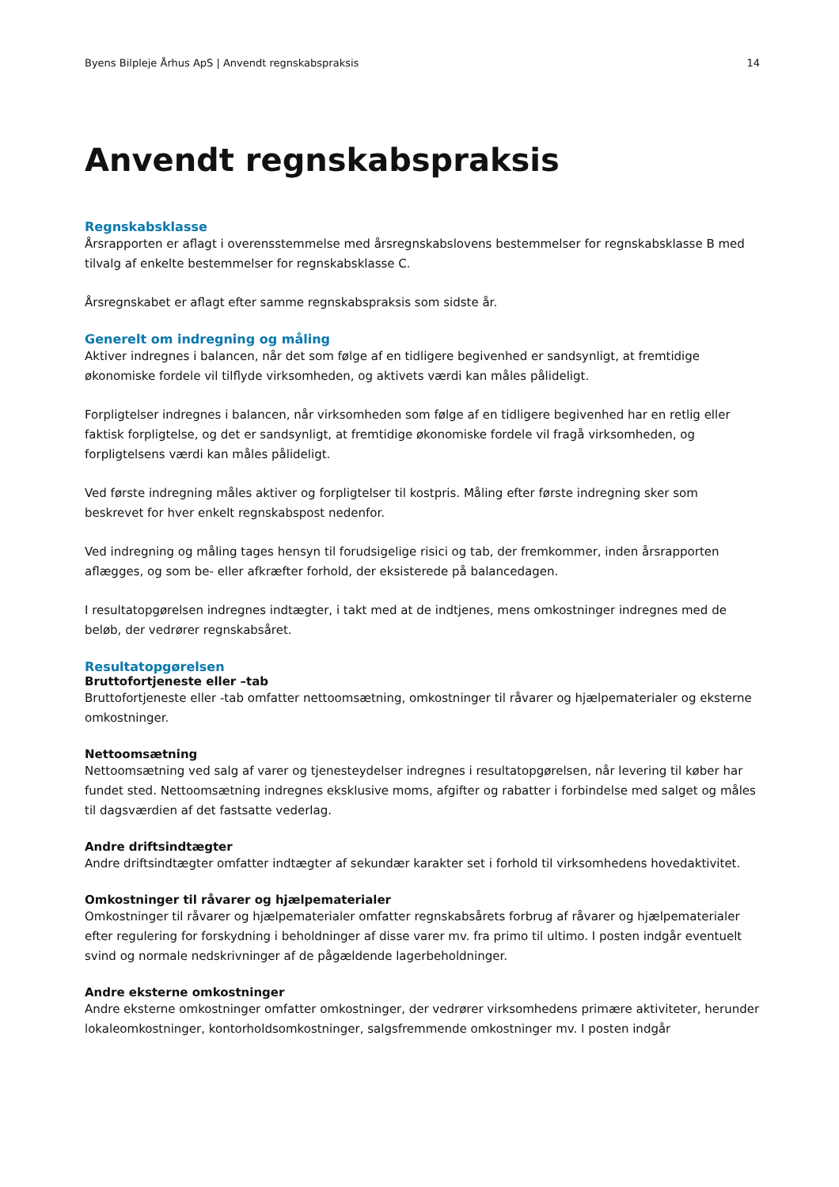Byens Bilpleje Århus ApS | Anvendt regnskabspraksis 14
Anvendt regnskabspraksis
Regnskabsklasse
Årsrapporten er aflagt i overensstemmelse med årsregnskabslovens bestemmelser for regnskabsklasse B med tilvalg af enkelte bestemmelser for regnskabsklasse C.
Årsregnskabet er aflagt efter samme regnskabspraksis som sidste år.
Generelt om indregning og måling
Aktiver indregnes i balancen, når det som følge af en tidligere begivenhed er sandsynligt, at fremtidige økonomiske fordele vil tilflyde virksomheden, og aktivets værdi kan måles pålideligt.
Forpligtelser indregnes i balancen, når virksomheden som følge af en tidligere begivenhed har en retlig eller faktisk forpligtelse, og det er sandsynligt, at fremtidige økonomiske fordele vil fragå virksomheden, og forpligtelsens værdi kan måles pålideligt.
Ved første indregning måles aktiver og forpligtelser til kostpris. Måling efter første indregning sker som beskrevet for hver enkelt regnskabspost nedenfor.
Ved indregning og måling tages hensyn til forudsigelige risici og tab, der fremkommer, inden årsrapporten aflægges, og som be- eller afkræfter forhold, der eksisterede på balancedagen.
I resultatopgørelsen indregnes indtægter, i takt med at de indtjenes, mens omkostninger indregnes med de beløb, der vedrører regnskabsåret.
Resultatopgørelsen
Bruttofortjeneste eller –tab
Bruttofortjeneste eller -tab omfatter nettoomsætning, omkostninger til råvarer og hjælpematerialer og eksterne omkostninger.
Nettoomsætning
Nettoomsætning ved salg af varer og tjenesteydelser indregnes i resultatopgørelsen, når levering til køber har fundet sted. Nettoomsætning indregnes eksklusive moms, afgifter og rabatter i forbindelse med salget og måles til dagsværdien af det fastsatte vederlag.
Andre driftsindtægter
Andre driftsindtægter omfatter indtægter af sekundær karakter set i forhold til virksomhedens hovedaktivitet.
Omkostninger til råvarer og hjælpematerialer
Omkostninger til råvarer og hjælpematerialer omfatter regnskabsårets forbrug af råvarer og hjælpematerialer efter regulering for forskydning i beholdninger af disse varer mv. fra primo til ultimo. I posten indgår eventuelt svind og normale nedskrivninger af de pågældende lagerbeholdninger.
Andre eksterne omkostninger
Andre eksterne omkostninger omfatter omkostninger, der vedrører virksomhedens primære aktiviteter, herunder lokaleomkostninger, kontorholdsomkostninger, salgsfremmende omkostninger mv. I posten indgår